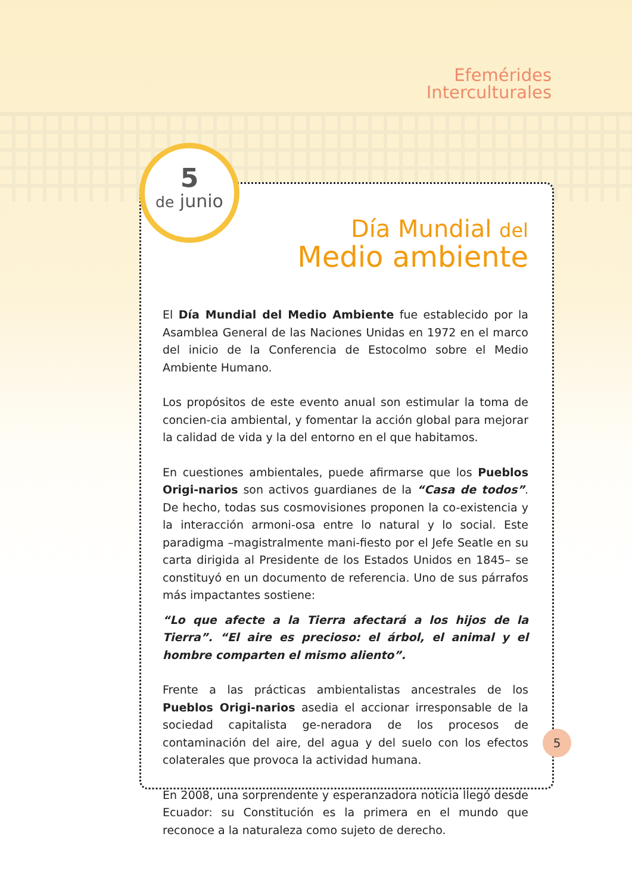Efemérides
Interculturales
5
de junio
Día Mundial del
Medio ambiente
El Día Mundial del Medio Ambiente fue establecido por la Asamblea General de las Naciones Unidas en 1972 en el marco del inicio de la Conferencia de Estocolmo sobre el Medio Ambiente Humano.
Los propósitos de este evento anual son estimular la toma de concien-cia ambiental, y fomentar la acción global para mejorar la calidad de vida y la del entorno en el que habitamos.
En cuestiones ambientales, puede afirmarse que los Pueblos Origi-narios son activos guardianes de la “Casa de todos”. De hecho, todas sus cosmovisiones proponen la co-existencia y la interacción armoni-osa entre lo natural y lo social. Este paradigma –magistralmente mani-fiesto por el Jefe Seatle en su carta dirigida al Presidente de los Estados Unidos en 1845– se constituyó en un documento de referencia. Uno de sus párrafos más impactantes sostiene:
“Lo que afecte a la Tierra afectará a los hijos de la Tierra”. “El aire es precioso: el árbol, el animal y el hombre comparten el mismo aliento”.
Frente a las prácticas ambientalistas ancestrales de los Pueblos Origi-narios asedia el accionar irresponsable de la sociedad capitalista ge-neradora de los procesos de contaminación del aire, del agua y del suelo con los efectos colaterales que provoca la actividad humana.
En 2008, una sorprendente y esperanzadora noticia llegó desde Ecuador: su Constitución es la primera en el mundo que reconoce a la naturaleza como sujeto de derecho.
5